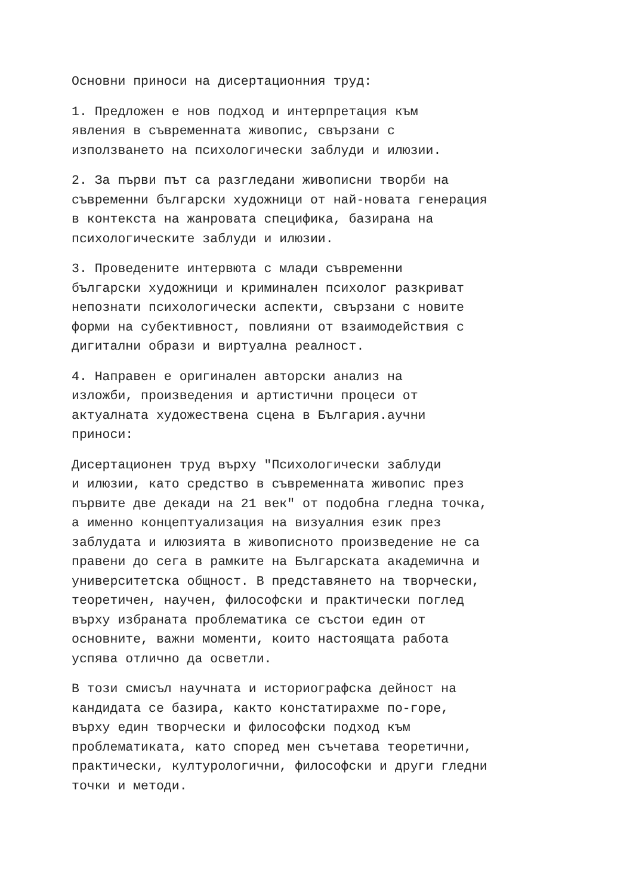Основни приноси на дисертационния труд:
1. Предложен е нов подход и интерпретация към явления в съвременната живопис, свързани с използването на психологически заблуди и илюзии.
2. За първи път са разгледани живописни творби на съвременни български художници от най-новата генерация в контекста на жанровата специфика, базирана на психологическите заблуди и илюзии.
3. Проведените интервюта с млади съвременни български художници и криминален психолог разкриват непознати психологически аспекти, свързани с новите форми на субективност, повлияни от взаимодействия с дигитални образи и виртуална реалност.
4. Направен е оригинален авторски анализ на изложби, произведения и артистични процеси от актуалната художествена сцена в България.аучни приноси:
Дисертационен труд върху "Психологически заблуди и илюзии, като средство в съвременната живопис през първите две декади на 21 век" от подобна гледна точка, а именно концептуализация на визуалния език през заблудата и илюзията в живописното произведение не са правени до сега в рамките на Българската академична и университетска общност. В представянето на творчески, теоретичен, научен, философски и практически поглед върху избраната проблематика се състои един от основните, важни моменти, които настоящата работа успява отлично да осветли.
В този смисъл научната и историографска дейност на кандидата се базира, както констатирахме по-горе, върху един творчески и философски подход към проблематиката, като според мен съчетава теоретични, практически, културологични, философски и други гледни точки и методи.